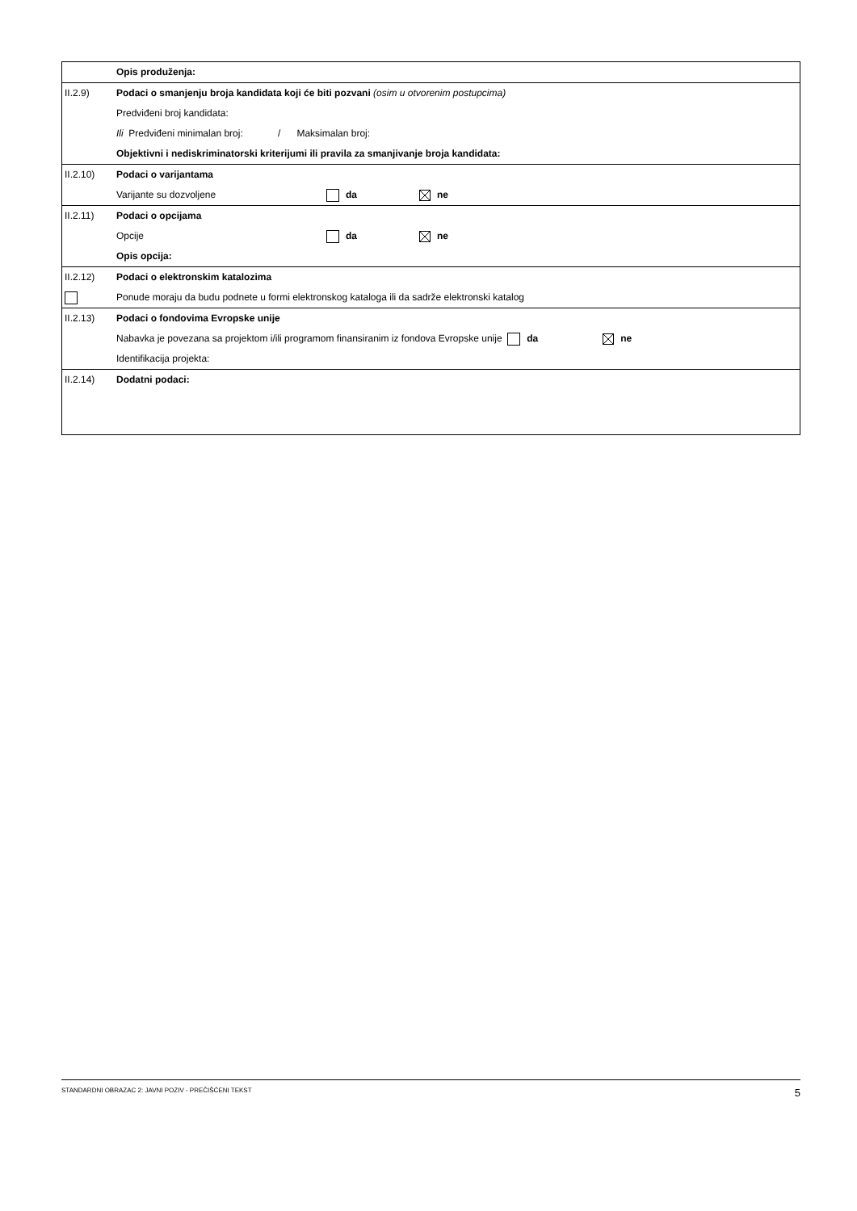| | Opis produženja: |
| II.2.9) | Podaci o smanjenju broja kandidata koji će biti pozvani (osim u otvorenim postupcima) Predviđeni broj kandidata: Ili Predviđeni minimalan broj: / Maksimalan broj: Objektivni i nediskriminatorski kriterijumi ili pravila za smanjivanje broja kandidata: |
| II.2.10) | Podaci o varijantama Varijante su dozvoljene da ne |
| II.2.11) | Podaci o opcijama Opcije da ne Opis opcija: |
| II.2.12) | Podaci o elektronskim katalozima Ponude moraju da budu podnete u formi elektronskog kataloga ili da sadrže elektronski katalog |
| II.2.13) | Podaci o fondovima Evropske unije Nabavka je povezana sa projektom i/ili programom finansiranim iz fondova Evropske unije da ne Identifikacija projekta: |
| II.2.14) | Dodatni podaci: |
STANDARDNI OBRAZAC 2: JAVNI POZIV - PREČIŠĆENI TEKST 5